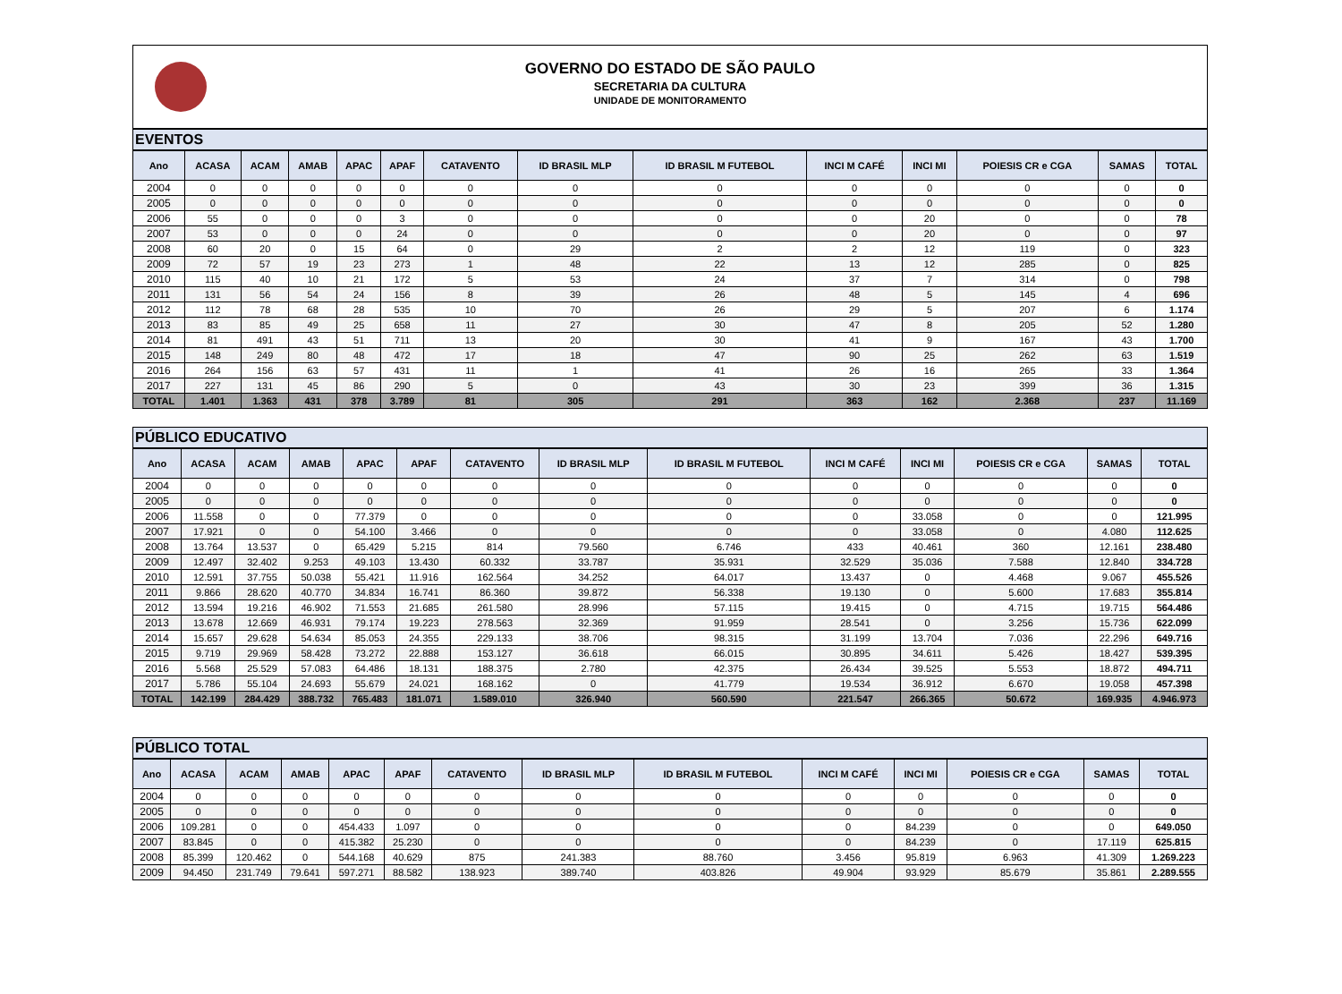GOVERNO DO ESTADO DE SÃO PAULO
SECRETARIA DA CULTURA
UNIDADE DE MONITORAMENTO
EVENTOS
| Ano | ACASA | ACAM | AMAB | APAC | APAF | CATAVENTO | ID BRASIL MLP | ID BRASIL M FUTEBOL | INCI M CAFÉ | INCI MI | POIESIS CR e CGA | SAMAS | TOTAL |
| --- | --- | --- | --- | --- | --- | --- | --- | --- | --- | --- | --- | --- | --- |
| 2004 | 0 | 0 | 0 | 0 | 0 | 0 | 0 | 0 | 0 | 0 | 0 | 0 | 0 |
| 2005 | 0 | 0 | 0 | 0 | 0 | 0 | 0 | 0 | 0 | 0 | 0 | 0 | 0 |
| 2006 | 55 | 0 | 0 | 0 | 3 | 0 | 0 | 0 | 0 | 20 | 0 | 0 | 78 |
| 2007 | 53 | 0 | 0 | 0 | 24 | 0 | 0 | 0 | 0 | 20 | 0 | 0 | 97 |
| 2008 | 60 | 20 | 0 | 15 | 64 | 0 | 29 | 2 | 2 | 12 | 119 | 0 | 323 |
| 2009 | 72 | 57 | 19 | 23 | 273 | 1 | 48 | 22 | 13 | 12 | 285 | 0 | 825 |
| 2010 | 115 | 40 | 10 | 21 | 172 | 5 | 53 | 24 | 37 | 7 | 314 | 0 | 798 |
| 2011 | 131 | 56 | 54 | 24 | 156 | 8 | 39 | 26 | 48 | 5 | 145 | 4 | 696 |
| 2012 | 112 | 78 | 68 | 28 | 535 | 10 | 70 | 26 | 29 | 5 | 207 | 6 | 1.174 |
| 2013 | 83 | 85 | 49 | 25 | 658 | 11 | 27 | 30 | 47 | 8 | 205 | 52 | 1.280 |
| 2014 | 81 | 491 | 43 | 51 | 711 | 13 | 20 | 30 | 41 | 9 | 167 | 43 | 1.700 |
| 2015 | 148 | 249 | 80 | 48 | 472 | 17 | 18 | 47 | 90 | 25 | 262 | 63 | 1.519 |
| 2016 | 264 | 156 | 63 | 57 | 431 | 11 | 1 | 41 | 26 | 16 | 265 | 33 | 1.364 |
| 2017 | 227 | 131 | 45 | 86 | 290 | 5 | 0 | 43 | 30 | 23 | 399 | 36 | 1.315 |
| TOTAL | 1.401 | 1.363 | 431 | 378 | 3.789 | 81 | 305 | 291 | 363 | 162 | 2.368 | 237 | 11.169 |
PÚBLICO EDUCATIVO
| Ano | ACASA | ACAM | AMAB | APAC | APAF | CATAVENTO | ID BRASIL MLP | ID BRASIL M FUTEBOL | INCI M CAFÉ | INCI MI | POIESIS CR e CGA | SAMAS | TOTAL |
| --- | --- | --- | --- | --- | --- | --- | --- | --- | --- | --- | --- | --- | --- |
| 2004 | 0 | 0 | 0 | 0 | 0 | 0 | 0 | 0 | 0 | 0 | 0 | 0 | 0 |
| 2005 | 0 | 0 | 0 | 0 | 0 | 0 | 0 | 0 | 0 | 0 | 0 | 0 | 0 |
| 2006 | 11.558 | 0 | 0 | 77.379 | 0 | 0 | 0 | 0 | 0 | 33.058 | 0 | 0 | 121.995 |
| 2007 | 17.921 | 0 | 0 | 54.100 | 3.466 | 0 | 0 | 0 | 0 | 33.058 | 0 | 4.080 | 112.625 |
| 2008 | 13.764 | 13.537 | 0 | 65.429 | 5.215 | 814 | 79.560 | 6.746 | 433 | 40.461 | 360 | 12.161 | 238.480 |
| 2009 | 12.497 | 32.402 | 9.253 | 49.103 | 13.430 | 60.332 | 33.787 | 35.931 | 32.529 | 35.036 | 7.588 | 12.840 | 334.728 |
| 2010 | 12.591 | 37.755 | 50.038 | 55.421 | 11.916 | 162.564 | 34.252 | 64.017 | 13.437 | 0 | 4.468 | 9.067 | 455.526 |
| 2011 | 9.866 | 28.620 | 40.770 | 34.834 | 16.741 | 86.360 | 39.872 | 56.338 | 19.130 | 0 | 5.600 | 17.683 | 355.814 |
| 2012 | 13.594 | 19.216 | 46.902 | 71.553 | 21.685 | 261.580 | 28.996 | 57.115 | 19.415 | 0 | 4.715 | 19.715 | 564.486 |
| 2013 | 13.678 | 12.669 | 46.931 | 79.174 | 19.223 | 278.563 | 32.369 | 91.959 | 28.541 | 0 | 3.256 | 15.736 | 622.099 |
| 2014 | 15.657 | 29.628 | 54.634 | 85.053 | 24.355 | 229.133 | 38.706 | 98.315 | 31.199 | 13.704 | 7.036 | 22.296 | 649.716 |
| 2015 | 9.719 | 29.969 | 58.428 | 73.272 | 22.888 | 153.127 | 36.618 | 66.015 | 30.895 | 34.611 | 5.426 | 18.427 | 539.395 |
| 2016 | 5.568 | 25.529 | 57.083 | 64.486 | 18.131 | 188.375 | 2.780 | 42.375 | 26.434 | 39.525 | 5.553 | 18.872 | 494.711 |
| 2017 | 5.786 | 55.104 | 24.693 | 55.679 | 24.021 | 168.162 | 0 | 41.779 | 19.534 | 36.912 | 6.670 | 19.058 | 457.398 |
| TOTAL | 142.199 | 284.429 | 388.732 | 765.483 | 181.071 | 1.589.010 | 326.940 | 560.590 | 221.547 | 266.365 | 50.672 | 169.935 | 4.946.973 |
PÚBLICO TOTAL
| Ano | ACASA | ACAM | AMAB | APAC | APAF | CATAVENTO | ID BRASIL MLP | ID BRASIL M FUTEBOL | INCI M CAFÉ | INCI MI | POIESIS CR e CGA | SAMAS | TOTAL |
| --- | --- | --- | --- | --- | --- | --- | --- | --- | --- | --- | --- | --- | --- |
| 2004 | 0 | 0 | 0 | 0 | 0 | 0 | 0 | 0 | 0 | 0 | 0 | 0 | 0 |
| 2005 | 0 | 0 | 0 | 0 | 0 | 0 | 0 | 0 | 0 | 0 | 0 | 0 | 0 |
| 2006 | 109.281 | 0 | 0 | 454.433 | 1.097 | 0 | 0 | 0 | 0 | 84.239 | 0 | 0 | 649.050 |
| 2007 | 83.845 | 0 | 0 | 415.382 | 25.230 | 0 | 0 | 0 | 0 | 84.239 | 0 | 17.119 | 625.815 |
| 2008 | 85.399 | 120.462 | 0 | 544.168 | 40.629 | 875 | 241.383 | 88.760 | 3.456 | 95.819 | 6.963 | 41.309 | 1.269.223 |
| 2009 | 94.450 | 231.749 | 79.641 | 597.271 | 88.582 | 138.923 | 389.740 | 403.826 | 49.904 | 93.929 | 85.679 | 35.861 | 2.289.555 |